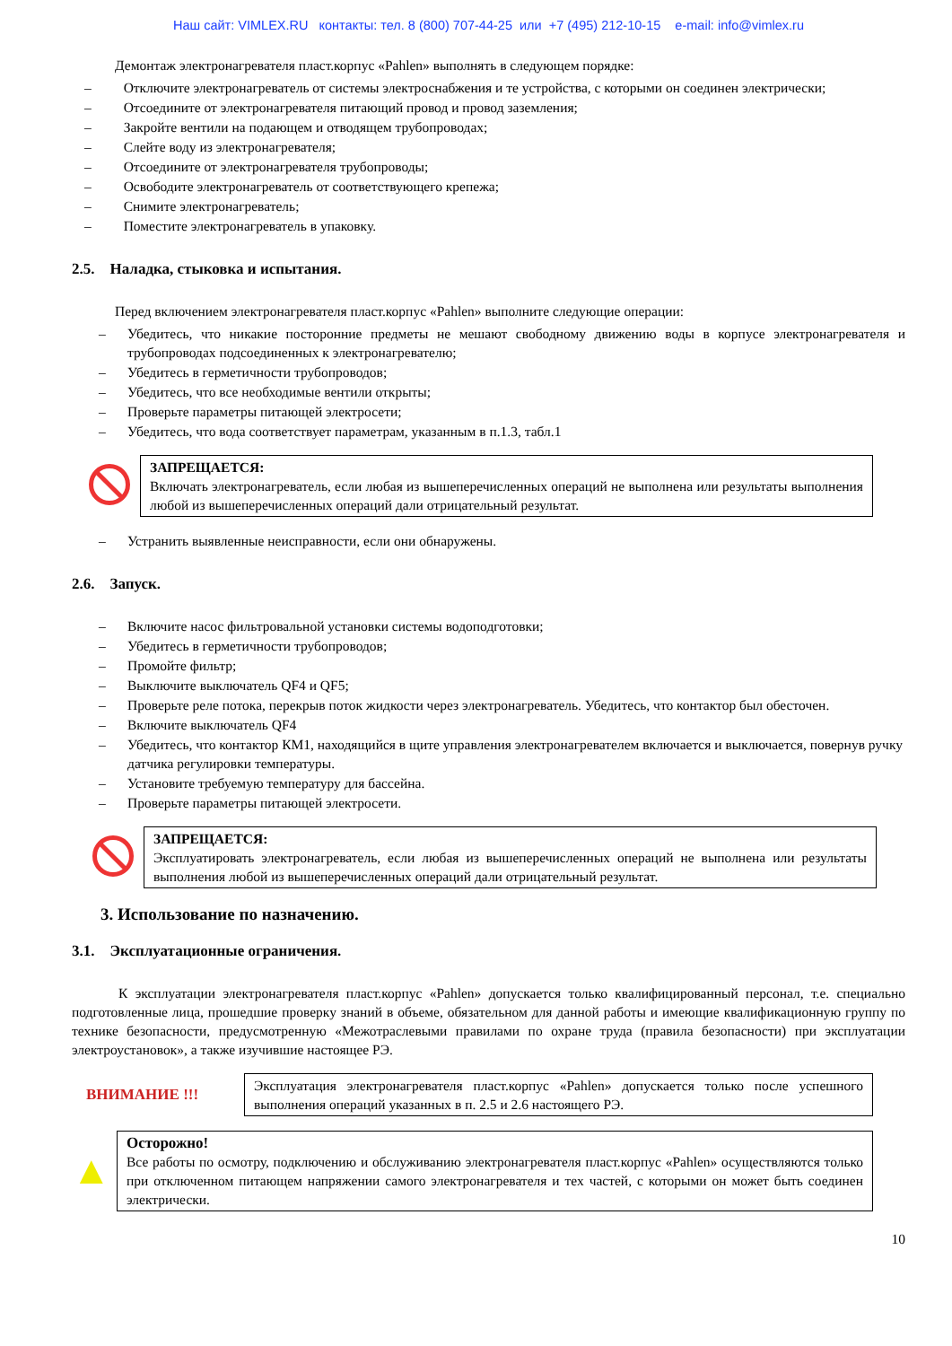Наш сайт: VIMLEX.RU контакты: тел. 8 (800) 707-44-25 или +7 (495) 212-10-15 e-mail: info@vimlex.ru
Демонтаж электронагревателя пласт.корпус «Pahlen» выполнять в следующем порядке:
– Отключите электронагреватель от системы электроснабжения и те устройства, с которыми он соединен электрически;
– Отсоедините от электронагревателя питающий провод и провод заземления;
– Закройте вентили на подающем и отводящем трубопроводах;
– Слейте воду из электронагревателя;
– Отсоедините от электронагревателя трубопроводы;
– Освободите электронагреватель от соответствующего крепежа;
– Снимите электронагреватель;
– Поместите электронагреватель в упаковку.
2.5. Наладка, стыковка и испытания.
Перед включением электронагревателя пласт.корпус «Pahlen» выполните следующие операции:
– Убедитесь, что никакие посторонние предметы не мешают свободному движению воды в корпусе электронагревателя и трубопроводах подсоединенных к электронагревателю;
– Убедитесь в герметичности трубопроводов;
– Убедитесь, что все необходимые вентили открыты;
– Проверьте параметры питающей электросети;
– Убедитесь, что вода соответствует параметрам, указанным в п.1.3, табл.1
ЗАПРЕЩАЕТСЯ:
Включать электронагреватель, если любая из вышеперечисленных операций не выполнена или результаты выполнения любой из вышеперечисленных операций дали отрицательный результат.
– Устранить выявленные неисправности, если они обнаружены.
2.6. Запуск.
– Включите насос фильтровальной установки системы водоподготовки;
– Убедитесь в герметичности трубопроводов;
– Промойте фильтр;
– Выключите выключатель QF4 и QF5;
– Проверьте реле потока, перекрыв поток жидкости через электронагреватель. Убедитесь, что контактор был обесточен.
– Включите выключатель QF4
– Убедитесь, что контактор КМ1, находящийся в щите управления электронагревателем включается и выключается, повернув ручку датчика регулировки температуры.
– Установите требуемую температуру для бассейна.
– Проверьте параметры питающей электросети.
ЗАПРЕЩАЕТСЯ:
Эксплуатировать электронагреватель, если любая из вышеперечисленных операций не выполнена или результаты выполнения любой из вышеперечисленных операций дали отрицательный результат.
3. Использование по назначению.
3.1. Эксплуатационные ограничения.
К эксплуатации электронагревателя пласт.корпус «Pahlen» допускается только квалифицированный персонал, т.е. специально подготовленные лица, прошедшие проверку знаний в объеме, обязательном для данной работы и имеющие квалификационную группу по технике безопасности, предусмотренную «Межотраслевыми правилами по охране труда (правила безопасности) при эксплуатации электроустановок», а также изучившие настоящее РЭ.
ВНИМАНИЕ !!!
Эксплуатация электронагревателя пласт.корпус «Pahlen» допускается только после успешного выполнения операций указанных в п. 2.5 и 2.6 настоящего РЭ.
▲
Осторожно!
Все работы по осмотру, подключению и обслуживанию электронагревателя пласт.корпус «Pahlen» осуществляются только при отключенном питающем напряжении самого электронагревателя и тех частей, с которыми он может быть соединен электрически.
10